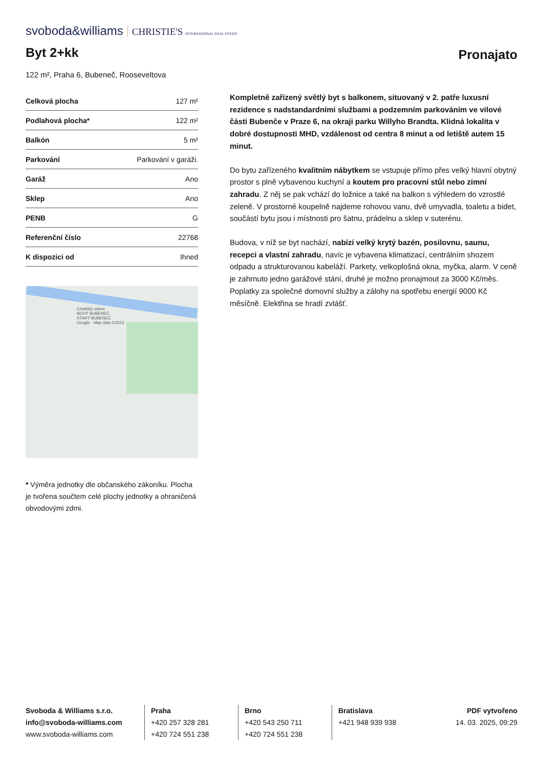svoboda&williams CHRISTIE'S INTERNATIONAL REAL ESTATE
Byt 2+kk
Pronajato
122 m², Praha 6, Bubeneč, Rooseveltova
| Celková plocha | 127 m² |
| Podlahová plocha* | 122 m² |
| Balkón | 5 m² |
| Parkování | Parkování v garáži. |
| Garáž | Ano |
| Sklep | Ano |
| PENB | G |
| Referenční číslo | 22768 |
| K dispozici od | Ihned |
Císařský ostrov
NOVÝ BUBENEČ
STARÝ BUBENEČ
Google · Map data ©2023
* Výměra jednotky dle občanského zákoníku. Plocha je tvořena součtem celé plochy jednotky a ohraničená obvodovými zdmi.
Kompletně zařízený světlý byt s balkonem, situovaný v 2. patře luxusní rezidence s nadstandardními službami a podzemním parkováním ve vilové části Bubenče v Praze 6, na okraji parku Willyho Brandta. Klidná lokalita v dobré dostupnosti MHD, vzdálenost od centra 8 minut a od letiště autem 15 minut.
Do bytu zařízeného kvalitním nábytkem se vstupuje přímo přes velký hlavní obytný prostor s plně vybavenou kuchyní a koutem pro pracovní stůl nebo zimní zahradu. Z něj se pak vchází do ložnice a také na balkon s výhledem do vzrostlé zeleně. V prostorné koupelně najdeme rohovou vanu, dvě umyvadla, toaletu a bidet, součástí bytu jsou i místnosti pro šatnu, prádelnu a sklep v suterénu.
Budova, v níž se byt nachází, nabízí velký krytý bazén, posilovnu, saunu, recepci a vlastní zahradu, navíc je vybavena klimatizací, centrálním shozem odpadu a strukturovanou kabeláží. Parkety, velkoplošná okna, myčka, alarm. V ceně je zahrnuto jedno garážové stání, druhé je možno pronajmout za 3000 Kč/měs. Poplatky za společné domovní služby a zálohy na spotřebu energií 9000 Kč měsíčně. Elektřina se hradí zvlášť.
Svoboda & Williams s.r.o.
info@svoboda-williams.com
www.svoboda-williams.com
Praha
+420 257 328 281
+420 724 551 238
Brno
+420 543 250 711
+420 724 551 238
Bratislava
+421 948 939 938
PDF vytvořeno
14. 03. 2025, 09:29